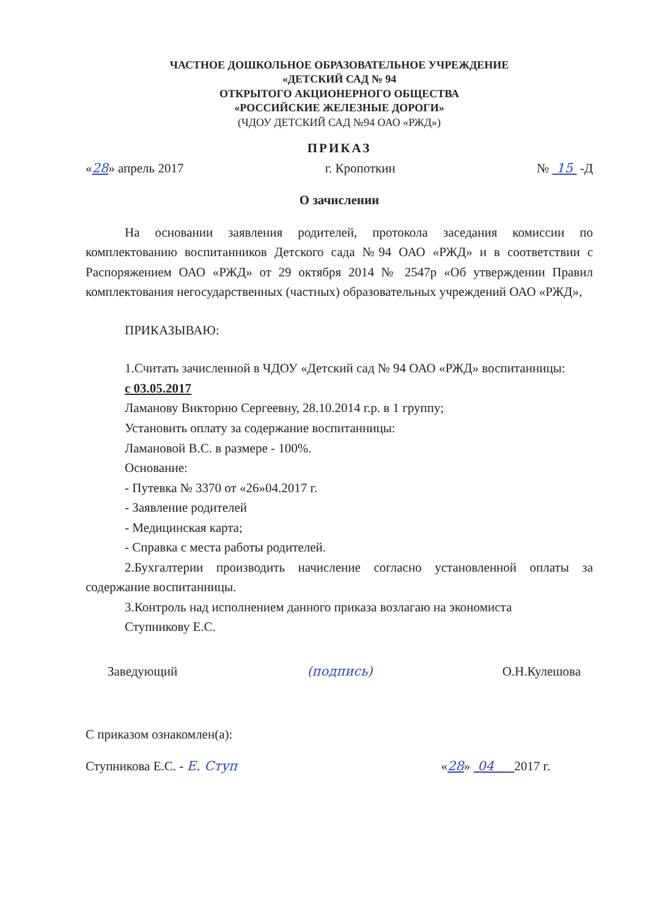ЧАСТНОЕ ДОШКОЛЬНОЕ ОБРАЗОВАТЕЛЬНОЕ УЧРЕЖДЕНИЕ
«ДЕТСКИЙ САД № 94
ОТКРЫТОГО АКЦИОНЕРНОГО ОБЩЕСТВА
«РОССИЙСКИЕ ЖЕЛЕЗНЫЕ ДОРОГИ»
(ЧДОУ ДЕТСКИЙ САД №94 ОАО «РЖД»)
ПРИКАЗ
«28» апрель 2017 г. Кропоткин № 15 -Д
О зачислении
На основании заявления родителей, протокола заседания комиссии по комплектованию воспитанников Детского сада №94 ОАО «РЖД» и в соответствии с Распоряжением ОАО «РЖД» от 29 октября 2014 № 2547р «Об утверждении Правил комплектования негосударственных (частных) образовательных учреждений ОАО «РЖД»,
ПРИКАЗЫВАЮ:
1.Считать зачисленной в ЧДОУ «Детский сад № 94 ОАО «РЖД» воспитанницы:
с 03.05.2017
Ламанову Викторию Сергеевну, 28.10.2014 г.р. в 1 группу;
Установить оплату за содержание воспитанницы:
Ламановой В.С. в размере - 100%.
Основание:
- Путевка № 3370 от «26»04.2017 г.
- Заявление родителей
- Медицинская карта;
- Справка с места работы родителей.
2.Бухгалтерии производить начисление согласно установленной оплаты за содержание воспитанницы.
3.Контроль над исполнением данного приказа возлагаю на экономиста
Ступникову Е.С.
Заведующий (подпись) О.Н.Кулешова
С приказом ознакомлен(а):
Ступникова Е.С. - Е. Ступ «28» 04 2017 г.